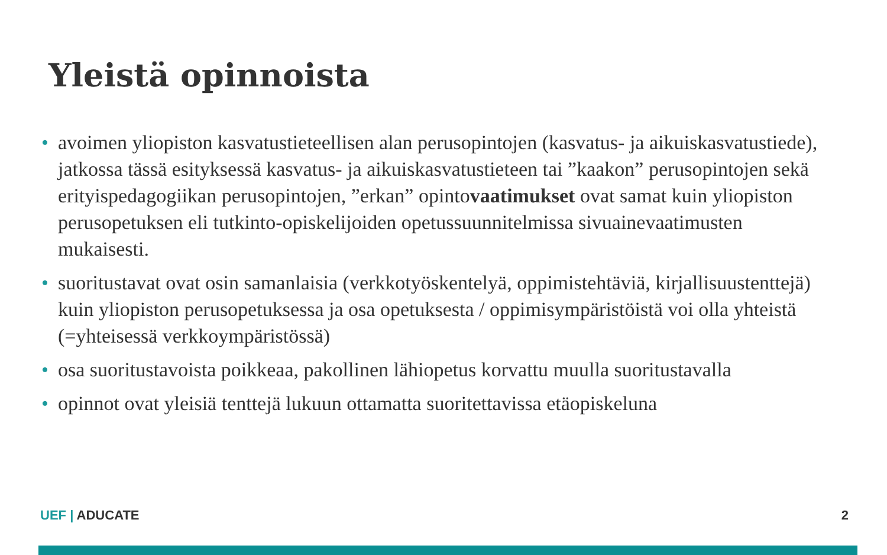Yleistä opinnoista
• avoimen yliopiston kasvatustieteellisen alan perusopintojen (kasvatus- ja aikuiskasvatustiede), jatkossa tässä esityksessä kasvatus- ja aikuiskasvatustieteen tai ”kaakon” perusopintojen sekä erityispedagogiikan perusopintojen, ”erkan” opintovaatimukset ovat samat kuin yliopiston perusopetuksen eli tutkinto-opiskelijoiden opetussuunnitelmissa sivuainevaatimusten mukaisesti.
• suoritustavat ovat osin samanlaisia (verkkotyöskentelyä, oppimistehtäviä, kirjallisuustenttejä) kuin yliopiston perusopetuksessa ja osa opetuksesta / oppimisympäristöistä voi olla yhteistä (=yhteisessä verkkoympäristössä)
• osa suoritustavoista poikkeaa, pakollinen lähiopetus korvattu muulla suoritustavalla
• opinnot ovat yleisiä tenttejä lukuun ottamatta suoritettavissa etäopiskeluna
UEF | ADUCATE 2